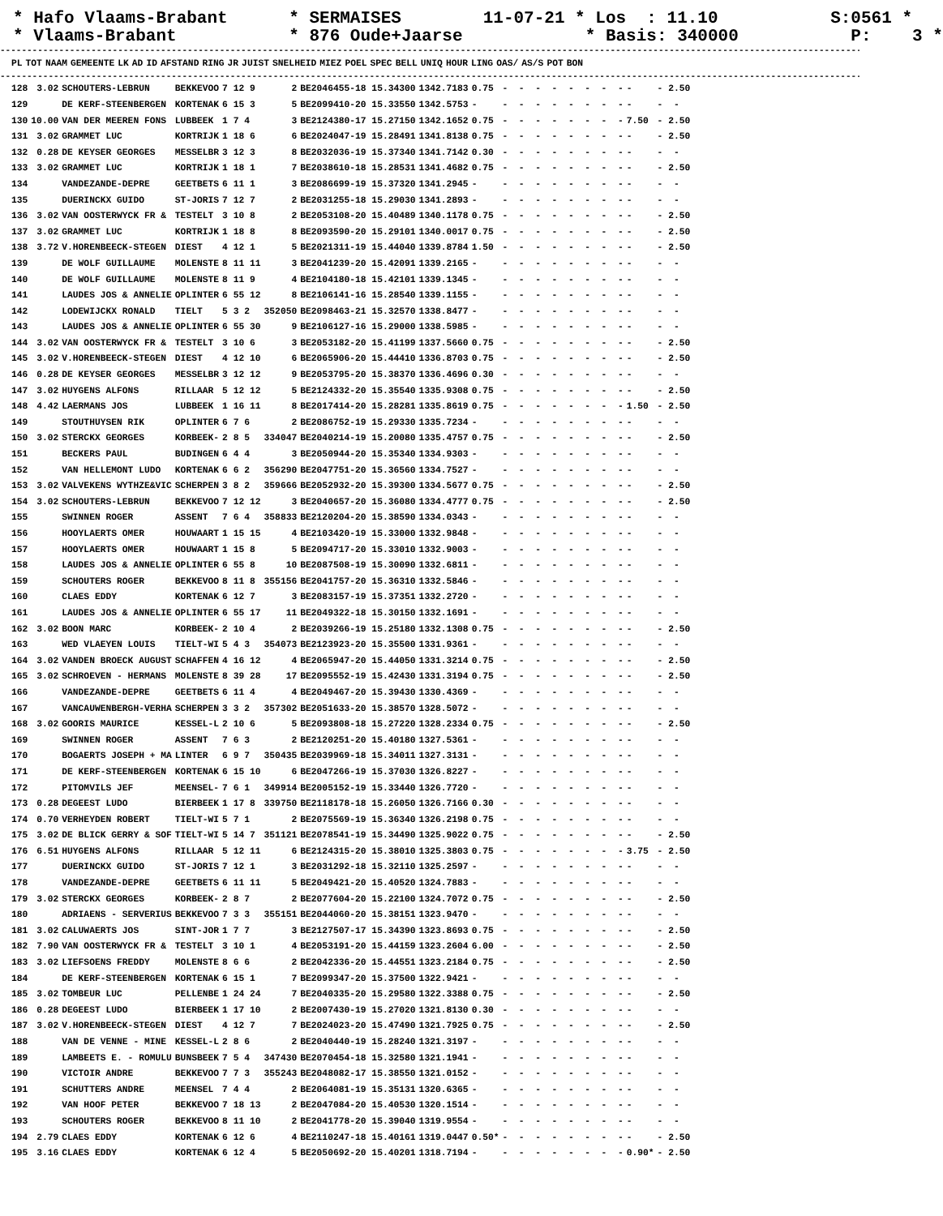* Hafo Vlaams-Brabant * SERMAISES 11-07-21 * Los : 11.10 S:0561 * * Vlaams-Brabant * 876 Oude+Jaarse * Basis: 340000 P: 3 *
--------------------------------------------------------------------------------------------------------------------------------------------------------------------------------------------
| PL | TOT | NAAM | GEMEENTE | LK | AD | ID | AFSTAND | RING | JR | JUIST | SNELHEID | MIEZ | POEL | SPEC | BELL | UNIQ | HOUR | LING | OAS/ | AS/S | POT | BON |
| --- | --- | --- | --- | --- | --- | --- | --- | --- | --- | --- | --- | --- | --- | --- | --- | --- | --- | --- | --- | --- | --- | --- |
--------------------------------------------------------------------------------------------------------------------------------------------------------------------------------------------
| 128 | 3.02 | SCHOUTERS-LEBRUN | BEKKEVOO | 7 12 9 | 2 | BE2046455-18 15.34300 | 1342.7183 | 0.75 | - - - - - - - - | - | - 2.50 |
| 129 | | DE KERF-STEENBERGEN | KORTENAK | 6 15 3 | 5 | BE2099410-20 15.33550 | 1342.5753 | - | - - - - - - - - | - | - - |
| 130 | 10.00 | VAN DER MEEREN FONS | LUBBEEK | 1 7 4 | 3 | BE2124380-17 15.27150 | 1342.1652 | 0.75 | - - - - - - - - | 7.50 | - 2.50 |
| 131 | 3.02 | GRAMMET LUC | KORTRIJK | 1 18 6 | 6 | BE2024047-19 15.28491 | 1341.8138 | 0.75 | - - - - - - - - | - | - 2.50 |
| 132 | 0.28 | DE KEYSER GEORGES | MESSELBR | 3 12 3 | 8 | BE2032036-19 15.37340 | 1341.7142 | 0.30 | - - - - - - - - | - | - - |
| 133 | 3.02 | GRAMMET LUC | KORTRIJK | 1 18 1 | 7 | BE2038610-18 15.28531 | 1341.4682 | 0.75 | - - - - - - - - | - | - 2.50 |
| 134 | | VANDEZANDE-DEPRE | GEETBETS | 6 11 1 | 3 | BE2086699-19 15.37320 | 1341.2945 | - | - - - - - - - - | - | - - |
| 135 | | DUERINCKX GUIDO | ST-JORIS | 7 12 7 | 2 | BE2031255-18 15.29030 | 1341.2893 | - | - - - - - - - - | - | - - |
| 136 | 3.02 | VAN OOSTERWYCK FR & | TESTELT | 3 10 8 | 2 | BE2053108-20 15.40489 | 1340.1178 | 0.75 | - - - - - - - - | - | - 2.50 |
| 137 | 3.02 | GRAMMET LUC | KORTRIJK | 1 18 8 | 8 | BE2093590-20 15.29101 | 1340.0017 | 0.75 | - - - - - - - - | - | - 2.50 |
| 138 | 3.72 | V.HORENBEECK-STEGEN | DIEST | 4 12 1 | 5 | BE2021311-19 15.44040 | 1339.8784 | 1.50 | - - - - - - - - | - | - 2.50 |
| 139 | | DE WOLF GUILLAUME | MOLENSTE | 8 11 11 | 3 | BE2041239-20 15.42091 | 1339.2165 | - | - - - - - - - - | - | - - |
| 140 | | DE WOLF GUILLAUME | MOLENSTE | 8 11 9 | 4 | BE2104180-18 15.42101 | 1339.1345 | - | - - - - - - - - | - | - - |
| 141 | | LAUDES JOS & ANNELIE | OPLINTER | 6 55 12 | 8 | BE2106141-16 15.28540 | 1339.1155 | - | - - - - - - - - | - | - - |
| 142 | | LODEWIJCKX RONALD | TIELT | 5 3 2 | 352050 | BE2098463-21 15.32570 | 1338.8477 | - | - - - - - - - - | - | - - |
| 143 | | LAUDES JOS & ANNELIE | OPLINTER | 6 55 30 | 9 | BE2106127-16 15.29000 | 1338.5985 | - | - - - - - - - - | - | - - |
| 144 | 3.02 | VAN OOSTERWYCK FR & | TESTELT | 3 10 6 | 3 | BE2053182-20 15.41199 | 1337.5660 | 0.75 | - - - - - - - - | - | - 2.50 |
| 145 | 3.02 | V.HORENBEECK-STEGEN | DIEST | 4 12 10 | 6 | BE2065906-20 15.44410 | 1336.8703 | 0.75 | - - - - - - - - | - | - 2.50 |
| 146 | 0.28 | DE KEYSER GEORGES | MESSELBR | 3 12 12 | 9 | BE2053795-20 15.38370 | 1336.4696 | 0.30 | - - - - - - - - | - | - - |
| 147 | 3.02 | HUYGENS ALFONS | RILLAAR | 5 12 12 | 5 | BE2124332-20 15.35540 | 1335.9308 | 0.75 | - - - - - - - - | - | - 2.50 |
| 148 | 4.42 | LAERMANS JOS | LUBBEEK | 1 16 11 | 8 | BE2017414-20 15.28281 | 1335.8619 | 0.75 | - - - - - - - - | 1.50 | - 2.50 |
| 149 | | STOUTHUYSEN RIK | OPLINTER | 6 7 6 | 2 | BE2086752-19 15.29330 | 1335.7234 | - | - - - - - - - - | - | - - |
| 150 | 3.02 | STERCKX GEORGES | KORBEEK- | 2 8 5 | 334047 | BE2040214-19 15.20080 | 1335.4757 | 0.75 | - - - - - - - - | - | - 2.50 |
| 151 | | BECKERS PAUL | BUDINGEN | 6 4 4 | 3 | BE2050944-20 15.35340 | 1334.9303 | - | - - - - - - - - | - | - - |
| 152 | | VAN HELLEMONT LUDO | KORTENAK | 6 6 2 | 356290 | BE2047751-20 15.36560 | 1334.7527 | - | - - - - - - - - | - | - - |
| 153 | 3.02 | VALVEKENS WYTHZE&VIC | SCHERPEN | 3 8 2 | 359666 | BE2052932-20 15.39300 | 1334.5677 | 0.75 | - - - - - - - - | - | - 2.50 |
| 154 | 3.02 | SCHOUTERS-LEBRUN | BEKKEVOO | 7 12 12 | 3 | BE2040657-20 15.36080 | 1334.4777 | 0.75 | - - - - - - - - | - | - 2.50 |
| 155 | | SWINNEN ROGER | ASSENT | 7 6 4 | 358833 | BE2120204-20 15.38590 | 1334.0343 | - | - - - - - - - - | - | - - |
| 156 | | HOOYLAERTS OMER | HOUWAART | 1 15 15 | 4 | BE2103420-19 15.33000 | 1332.9848 | - | - - - - - - - - | - | - - |
| 157 | | HOOYLAERTS OMER | HOUWAART | 1 15 8 | 5 | BE2094717-20 15.33010 | 1332.9003 | - | - - - - - - - - | - | - - |
| 158 | | LAUDES JOS & ANNELIE | OPLINTER | 6 55 8 | 10 | BE2087508-19 15.30090 | 1332.6811 | - | - - - - - - - - | - | - - |
| 159 | | SCHOUTERS ROGER | BEKKEVOO | 8 11 8 | 355156 | BE2041757-20 15.36310 | 1332.5846 | - | - - - - - - - - | - | - - |
| 160 | | CLAES EDDY | KORTENAK | 6 12 7 | 3 | BE2083157-19 15.37351 | 1332.2720 | - | - - - - - - - - | - | - - |
| 161 | | LAUDES JOS & ANNELIE | OPLINTER | 6 55 17 | 11 | BE2049322-18 15.30150 | 1332.1691 | - | - - - - - - - - | - | - - |
| 162 | 3.02 | BOON MARC | KORBEEK- | 2 10 4 | 2 | BE2039266-19 15.25180 | 1332.1308 | 0.75 | - - - - - - - - | - | - 2.50 |
| 163 | | WED VLAEYEN LOUIS | TIELT-WI | 5 4 3 | 354073 | BE2123923-20 15.35500 | 1331.9361 | - | - - - - - - - - | - | - - |
| 164 | 3.02 | VANDEN BROECK AUGUST | SCHAFFEN | 4 16 12 | 4 | BE2065947-20 15.44050 | 1331.3214 | 0.75 | - - - - - - - - | - | - 2.50 |
| 165 | 3.02 | SCHROEVEN - HERMANS | MOLENSTE | 8 39 28 | 17 | BE2095552-19 15.42430 | 1331.3194 | 0.75 | - - - - - - - - | - | - 2.50 |
| 166 | | VANDEZANDE-DEPRE | GEETBETS | 6 11 4 | 4 | BE2049467-20 15.39430 | 1330.4369 | - | - - - - - - - - | - | - - |
| 167 | | VANCAUWENBERGH-VERHA | SCHERPEN | 3 3 2 | 357302 | BE2051633-20 15.38570 | 1328.5072 | - | - - - - - - - - | - | - - |
| 168 | 3.02 | GOORIS MAURICE | KESSEL-L | 2 10 6 | 5 | BE2093808-18 15.27220 | 1328.2334 | 0.75 | - - - - - - - - | - | - 2.50 |
| 169 | | SWINNEN ROGER | ASSENT | 7 6 3 | 2 | BE2120251-20 15.40180 | 1327.5361 | - | - - - - - - - - | - | - - |
| 170 | | BOGAERTS JOSEPH + MA | LINTER | 6 9 7 | 350435 | BE2039969-18 15.34011 | 1327.3131 | - | - - - - - - - - | - | - - |
| 171 | | DE KERF-STEENBERGEN | KORTENAK | 6 15 10 | 6 | BE2047266-19 15.37030 | 1326.8227 | - | - - - - - - - - | - | - - |
| 172 | | PITOMVILS JEF | MEENSEL- | 7 6 1 | 349914 | BE2005152-19 15.33440 | 1326.7720 | - | - - - - - - - - | - | - - |
| 173 | 0.28 | DEGEEST LUDO | BIERBEEK | 1 17 8 | 339750 | BE2118178-18 15.26050 | 1326.7166 | 0.30 | - - - - - - - - | - | - - |
| 174 | 0.70 | VERHEYDEN ROBERT | TIELT-WI | 5 7 1 | 2 | BE2075569-19 15.36340 | 1326.2198 | 0.75 | - - - - - - - - | - | - - |
| 175 | 3.02 | DE BLICK GERRY & SOF | TIELT-WI | 5 14 7 | 351121 | BE2078541-19 15.34490 | 1325.9022 | 0.75 | - - - - - - - - | - | - 2.50 |
| 176 | 6.51 | HUYGENS ALFONS | RILLAAR | 5 12 11 | 6 | BE2124315-20 15.38010 | 1325.3803 | 0.75 | - - - - - - - - | 3.75 | - 2.50 |
| 177 | | DUERINCKX GUIDO | ST-JORIS | 7 12 1 | 3 | BE2031292-18 15.32110 | 1325.2597 | - | - - - - - - - - | - | - - |
| 178 | | VANDEZANDE-DEPRE | GEETBETS | 6 11 11 | 5 | BE2049421-20 15.40520 | 1324.7883 | - | - - - - - - - - | - | - - |
| 179 | 3.02 | STERCKX GEORGES | KORBEEK- | 2 8 7 | 2 | BE2077604-20 15.22100 | 1324.7072 | 0.75 | - - - - - - - - | - | - 2.50 |
| 180 | | ADRIAENS - SERVERIUS | BEKKEVOO | 7 3 3 | 355151 | BE2044060-20 15.38151 | 1323.9470 | - | - - - - - - - - | - | - - |
| 181 | 3.02 | CALUWAERTS JOS | SINT-JOR | 1 7 7 | 3 | BE2127507-17 15.34390 | 1323.8693 | 0.75 | - - - - - - - - | - | - 2.50 |
| 182 | 7.90 | VAN OOSTERWYCK FR & | TESTELT | 3 10 1 | 4 | BE2053191-20 15.44159 | 1323.2604 | 6.00 | - - - - - - - - | - | - 2.50 |
| 183 | 3.02 | LIEFSOENS FREDDY | MOLENSTE | 8 6 6 | 2 | BE2042336-20 15.44551 | 1323.2184 | 0.75 | - - - - - - - - | - | - 2.50 |
| 184 | | DE KERF-STEENBERGEN | KORTENAK | 6 15 1 | 7 | BE2099347-20 15.37500 | 1322.9421 | - | - - - - - - - - | - | - - |
| 185 | 3.02 | TOMBEUR LUC | PELLENBE | 1 24 24 | 7 | BE2040335-20 15.29580 | 1322.3388 | 0.75 | - - - - - - - - | - | - 2.50 |
| 186 | 0.28 | DEGEEST LUDO | BIERBEEK | 1 17 10 | 2 | BE2007430-19 15.27020 | 1321.8130 | 0.30 | - - - - - - - - | - | - - |
| 187 | 3.02 | V.HORENBEECK-STEGEN | DIEST | 4 12 7 | 7 | BE2024023-20 15.47490 | 1321.7925 | 0.75 | - - - - - - - - | - | - 2.50 |
| 188 | | VAN DE VENNE - MINE | KESSEL-L | 2 8 6 | 2 | BE2040440-19 15.28240 | 1321.3197 | - | - - - - - - - - | - | - - |
| 189 | | LAMBEETS E. - ROMULU | BUNSBEEK | 7 5 4 | 347430 | BE2070454-18 15.32580 | 1321.1941 | - | - - - - - - - - | - | - - |
| 190 | | VICTOIR ANDRE | BEKKEVOO | 7 7 3 | 355243 | BE2048082-17 15.38550 | 1321.0152 | - | - - - - - - - - | - | - - |
| 191 | | SCHUTTERS ANDRE | MEENSEL | 7 4 4 | 2 | BE2064081-19 15.35131 | 1320.6365 | - | - - - - - - - - | - | - - |
| 192 | | VAN HOOF PETER | BEKKEVOO | 7 18 13 | 2 | BE2047084-20 15.40530 | 1320.1514 | - | - - - - - - - - | - | - - |
| 193 | | SCHOUTERS ROGER | BEKKEVOO | 8 11 10 | 2 | BE2041778-20 15.39040 | 1319.9554 | - | - - - - - - - - | - | - - |
| 194 | 2.79 | CLAES EDDY | KORTENAK | 6 12 6 | 4 | BE2110247-18 15.40161 | 1319.0447 | 0.50* | - - - - - - - - | - | - 2.50 |
| 195 | 3.16 | CLAES EDDY | KORTENAK | 6 12 4 | 5 | BE2050692-20 15.40201 | 1318.7194 | - | - - - - - - - - | 0.90* | - 2.50 |